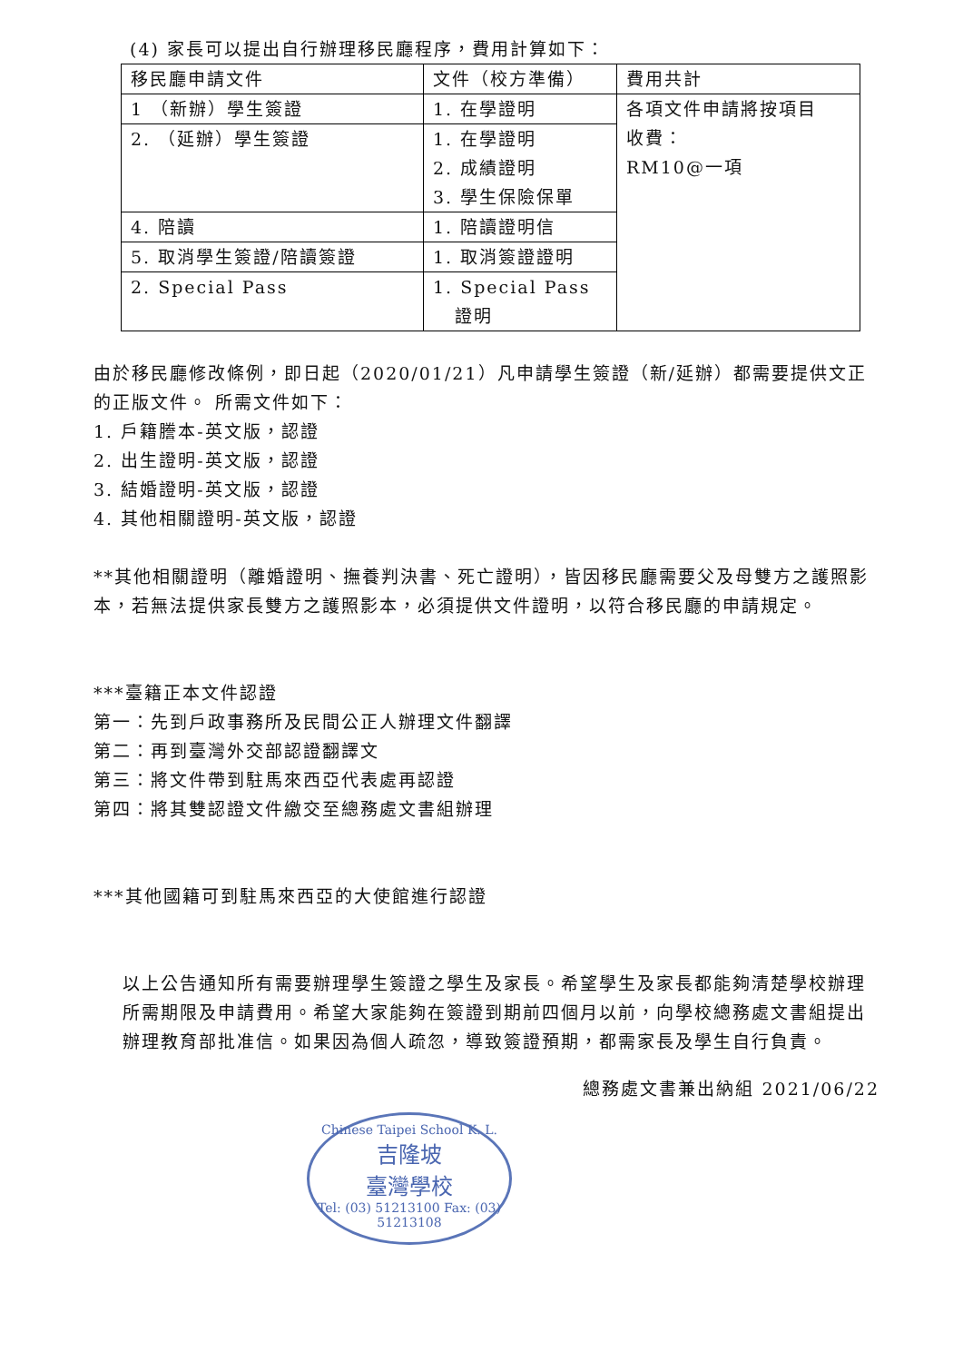(4) 家長可以提出自行辦理移民廳程序，費用計算如下：
| 移民廳申請文件 | 文件（校方準備） | 費用共計 |
| 1 （新辦）學生簽證 | 1. 在學證明 | 各項文件申請將按項目 收費： RM10@一項 |
| 2. （延辦）學生簽證 | 1. 在學證明 2. 成績證明 3. 學生保險保單 | |
| 4. 陪讀 | 1. 陪讀證明信 | |
| 5. 取消學生簽證/陪讀簽證 | 1. 取消簽證證明 | |
| 2. Special Pass | 1. Special Pass 證明 | |
由於移民廳修改條例，即日起（2020/01/21）凡申請學生簽證（新/延辦）都需要提供文正的正版文件。 所需文件如下：
1. 戶籍謄本-英文版，認證
2. 出生證明-英文版，認證
3. 結婚證明-英文版，認證
4. 其他相關證明-英文版，認證
**其他相關證明（離婚證明、撫養判決書、死亡證明），皆因移民廳需要父及母雙方之護照影本，若無法提供家長雙方之護照影本，必須提供文件證明，以符合移民廳的申請規定。
***臺籍正本文件認證
第一：先到戶政事務所及民間公正人辦理文件翻譯
第二：再到臺灣外交部認證翻譯文
第三：將文件帶到駐馬來西亞代表處再認證
第四：將其雙認證文件繳交至總務處文書組辦理
***其他國籍可到駐馬來西亞的大使館進行認證
以上公告通知所有需要辦理學生簽證之學生及家長。希望學生及家長都能夠清楚學校辦理所需期限及申請費用。希望大家能夠在簽證到期前四個月以前，向學校總務處文書組提出辦理教育部批准信。如果因為個人疏忽，導致簽證預期，都需家長及學生自行負責。
總務處文書兼出納組 2021/06/22
Chinese Taipei School K. L.
吉隆坡
臺灣學校
Tel: (03) 51213100 Fax: (03) 51213108